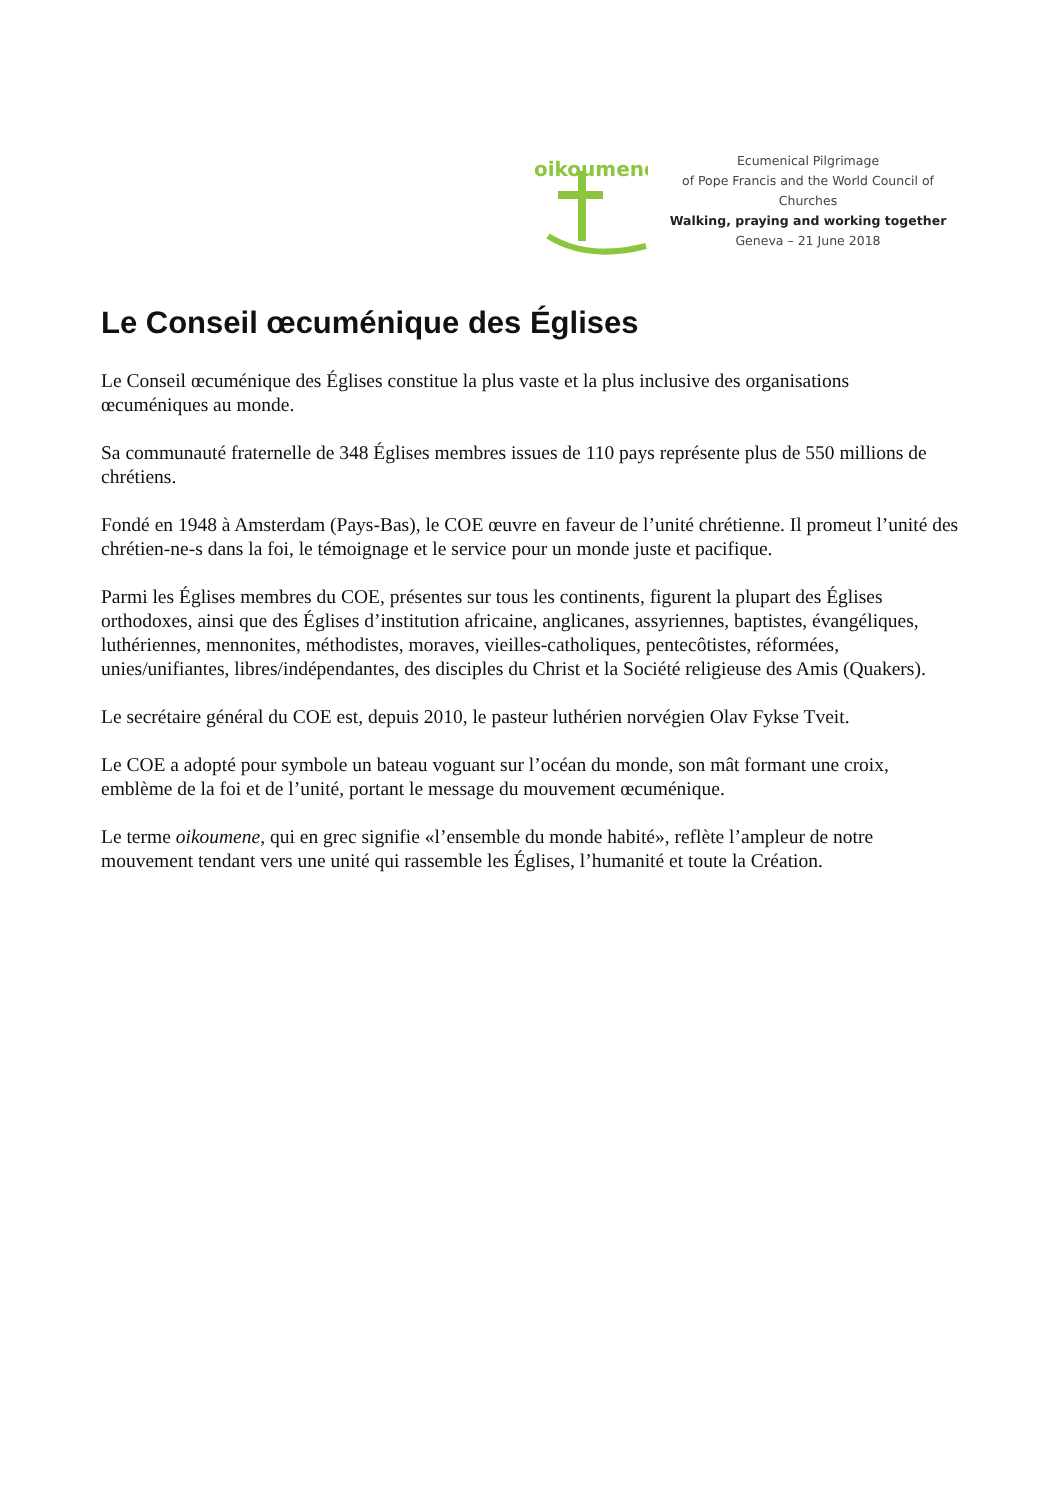oikoumene
Ecumenical Pilgrimage
of Pope Francis and the World Council of Churches
Walking, praying and working together
Geneva – 21 June 2018
Le Conseil œcuménique des Églises
Le Conseil œcuménique des Églises constitue la plus vaste et la plus inclusive des organisations œcuméniques au monde.
Sa communauté fraternelle de 348 Églises membres issues de 110 pays représente plus de 550 millions de chrétiens.
Fondé en 1948 à Amsterdam (Pays-Bas), le COE œuvre en faveur de l’unité chrétienne. Il promeut l’unité des chrétien-ne-s dans la foi, le témoignage et le service pour un monde juste et pacifique.
Parmi les Églises membres du COE, présentes sur tous les continents, figurent la plupart des Églises orthodoxes, ainsi que des Églises d’institution africaine, anglicanes, assyriennes, baptistes, évangéliques, luthériennes, mennonites, méthodistes, moraves, vieilles-catholiques, pentecôtistes, réformées, unies/unifiantes, libres/indépendantes, des disciples du Christ et la Société religieuse des Amis (Quakers).
Le secrétaire général du COE est, depuis 2010, le pasteur luthérien norvégien Olav Fykse Tveit.
Le COE a adopté pour symbole un bateau voguant sur l’océan du monde, son mât formant une croix, emblème de la foi et de l’unité, portant le message du mouvement œcuménique.
Le terme oikoumene, qui en grec signifie «l’ensemble du monde habité», reflète l’ampleur de notre mouvement tendant vers une unité qui rassemble les Églises, l’humanité et toute la Création.